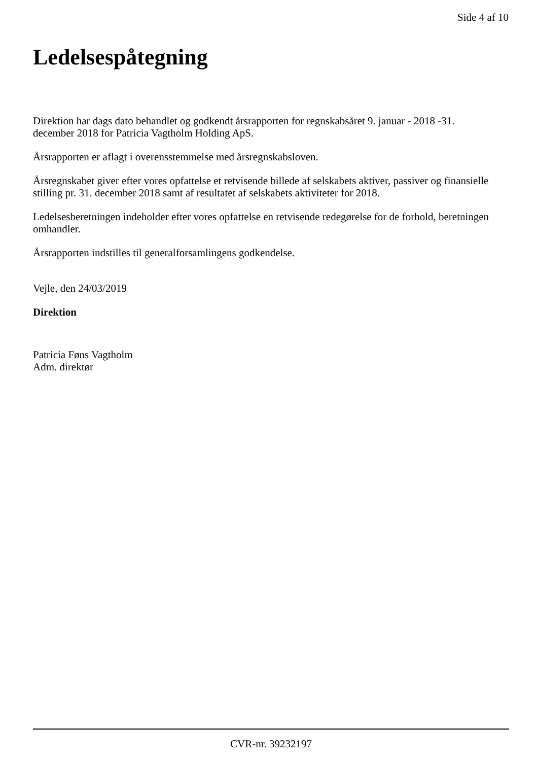Side 4 af 10
Ledelsespåtegning
Direktion har dags dato behandlet og godkendt årsrapporten for regnskabsåret 9. januar - 2018 -31.
december 2018 for Patricia Vagtholm Holding ApS.
Årsrapporten er aflagt i overensstemmelse med årsregnskabsloven.
Årsregnskabet giver efter vores opfattelse et retvisende billede af selskabets aktiver, passiver og finansielle stilling pr. 31. december 2018 samt af resultatet af selskabets aktiviteter for 2018.
Ledelsesberetningen indeholder efter vores opfattelse en retvisende redegørelse for de forhold, beretningen omhandler.
Årsrapporten indstilles til generalforsamlingens godkendelse.
Vejle, den 24/03/2019
Direktion
Patricia Føns Vagtholm
Adm. direktør
CVR-nr. 39232197